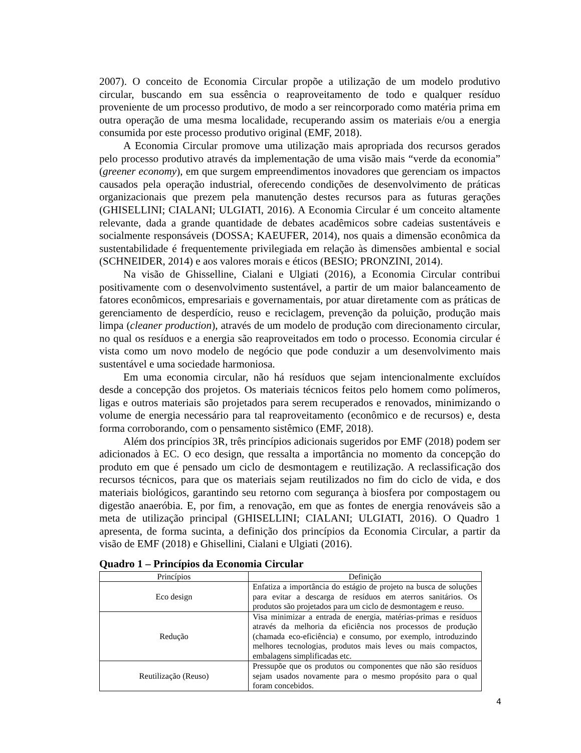2007). O conceito de Economia Circular propõe a utilização de um modelo produtivo circular, buscando em sua essência o reaproveitamento de todo e qualquer resíduo proveniente de um processo produtivo, de modo a ser reincorporado como matéria prima em outra operação de uma mesma localidade, recuperando assim os materiais e/ou a energia consumida por este processo produtivo original (EMF, 2018).
A Economia Circular promove uma utilização mais apropriada dos recursos gerados pelo processo produtivo através da implementação de uma visão mais “verde da economia” (greener economy), em que surgem empreendimentos inovadores que gerenciam os impactos causados pela operação industrial, oferecendo condições de desenvolvimento de práticas organizacionais que prezem pela manutenção destes recursos para as futuras gerações (GHISELLINI; CIALANI; ULGIATI, 2016). A Economia Circular é um conceito altamente relevante, dada a grande quantidade de debates acadêmicos sobre cadeias sustentáveis e socialmente responsáveis (DOSSA; KAEUFER, 2014), nos quais a dimensão econômica da sustentabilidade é frequentemente privilegiada em relação às dimensões ambiental e social (SCHNEIDER, 2014) e aos valores morais e éticos (BESIO; PRONZINI, 2014).
Na visão de Ghisselline, Cialani e Ulgiati (2016), a Economia Circular contribui positivamente com o desenvolvimento sustentável, a partir de um maior balanceamento de fatores econômicos, empresariais e governamentais, por atuar diretamente com as práticas de gerenciamento de desperdício, reuso e reciclagem, prevenção da poluição, produção mais limpa (cleaner production), através de um modelo de produção com direcionamento circular, no qual os resíduos e a energia são reaproveitados em todo o processo. Economia circular é vista como um novo modelo de negócio que pode conduzir a um desenvolvimento mais sustentável e uma sociedade harmoniosa.
Em uma economia circular, não há resíduos que sejam intencionalmente excluídos desde a concepção dos projetos. Os materiais técnicos feitos pelo homem como polímeros, ligas e outros materiais são projetados para serem recuperados e renovados, minimizando o volume de energia necessário para tal reaproveitamento (econômico e de recursos) e, desta forma corroborando, com o pensamento sistêmico (EMF, 2018).
Além dos princípios 3R, três princípios adicionais sugeridos por EMF (2018) podem ser adicionados à EC. O eco design, que ressalta a importância no momento da concepção do produto em que é pensado um ciclo de desmontagem e reutilização. A reclassificação dos recursos técnicos, para que os materiais sejam reutilizados no fim do ciclo de vida, e dos materiais biológicos, garantindo seu retorno com segurança à biosfera por compostagem ou digestão anaeróbia. E, por fim, a renovação, em que as fontes de energia renováveis são a meta de utilização principal (GHISELLINI; CIALANI; ULGIATI, 2016). O Quadro 1 apresenta, de forma sucinta, a definição dos princípios da Economia Circular, a partir da visão de EMF (2018) e Ghisellini, Cialani e Ulgiati (2016).
Quadro 1 – Princípios da Economia Circular
| Princípios | Definição |
| --- | --- |
| Eco design | Enfatiza a importância do estágio de projeto na busca de soluções para evitar a descarga de resíduos em aterros sanitários. Os produtos são projetados para um ciclo de desmontagem e reuso. |
| Redução | Visa minimizar a entrada de energia, matérias-primas e resíduos através da melhoria da eficiência nos processos de produção (chamada eco-eficiência) e consumo, por exemplo, introduzindo melhores tecnologias, produtos mais leves ou mais compactos, embalagens simplificadas etc. |
| Reutilização (Reuso) | Pressupõe que os produtos ou componentes que não são resíduos sejam usados novamente para o mesmo propósito para o qual foram concebidos. |
4